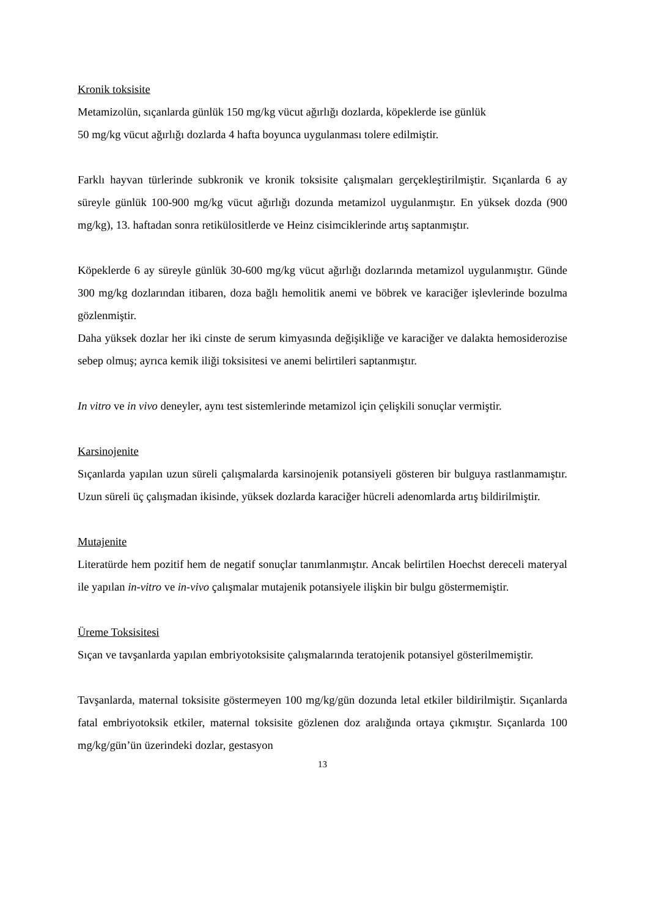Kronik toksisite
Metamizolün, sıçanlarda günlük 150 mg/kg vücut ağırlığı dozlarda, köpeklerde ise günlük
50 mg/kg vücut ağırlığı dozlarda 4 hafta boyunca uygulanması tolere edilmiştir.
Farklı hayvan türlerinde subkronik ve kronik toksisite çalışmaları gerçekleştirilmiştir. Sıçanlarda 6 ay süreyle günlük 100-900 mg/kg vücut ağırlığı dozunda metamizol uygulanmıştır. En yüksek dozda (900 mg/kg), 13. haftadan sonra retikülositlerde ve Heinz cisimciklerinde artış saptanmıştır.
Köpeklerde 6 ay süreyle günlük 30-600 mg/kg vücut ağırlığı dozlarında metamizol uygulanmıştır. Günde 300 mg/kg dozlarından itibaren, doza bağlı hemolitik anemi ve böbrek ve karaciğer işlevlerinde bozulma gözlenmiştir.
Daha yüksek dozlar her iki cinste de serum kimyasında değişikliğe ve karaciğer ve dalakta hemosiderozise sebep olmuş; ayrıca kemik iliği toksisitesi ve anemi belirtileri saptanmıştır.
In vitro ve in vivo deneyler, aynı test sistemlerinde metamizol için çelişkili sonuçlar vermiştir.
Karsinojenite
Sıçanlarda yapılan uzun süreli çalışmalarda karsinojenik potansiyeli gösteren bir bulguya rastlanmamıştır. Uzun süreli üç çalışmadan ikisinde, yüksek dozlarda karaciğer hücreli adenomlarda artış bildirilmiştir.
Mutajenite
Literatürde hem pozitif hem de negatif sonuçlar tanımlanmıştır. Ancak belirtilen Hoechst dereceli materyal ile yapılan in-vitro ve in-vivo çalışmalar mutajenik potansiyele ilişkin bir bulgu göstermemiştir.
Üreme Toksisitesi
Sıçan ve tavşanlarda yapılan embriyotoksisite çalışmalarında teratojenik potansiyel gösterilmemiştir.
Tavşanlarda, maternal toksisite göstermeyen 100 mg/kg/gün dozunda letal etkiler bildirilmiştir. Sıçanlarda fatal embriyotoksik etkiler, maternal toksisite gözlenen doz aralığında ortaya çıkmıştır. Sıçanlarda 100 mg/kg/gün’ün üzerindeki dozlar, gestasyon
13